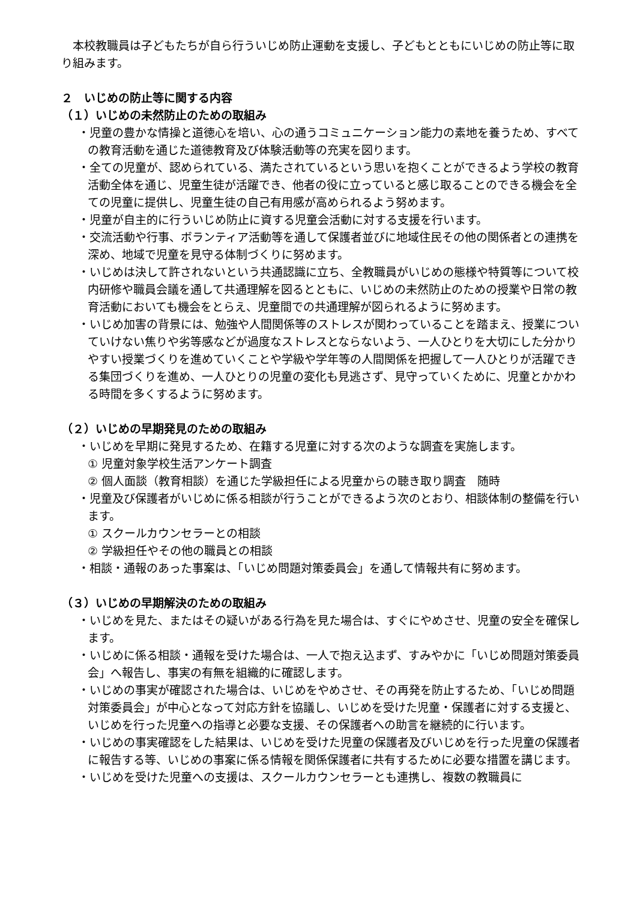本校教職員は子どもたちが自ら行ういじめ防止運動を支援し、子どもとともにいじめの防止等に取り組みます。
２　いじめの防止等に関する内容
（１）いじめの未然防止のための取組み
・児童の豊かな情操と道徳心を培い、心の通うコミュニケーション能力の素地を養うため、すべての教育活動を通じた道徳教育及び体験活動等の充実を図ります。
・全ての児童が、認められている、満たされているという思いを抱くことができるよう学校の教育活動全体を通じ、児童生徒が活躍でき、他者の役に立っていると感じ取ることのできる機会を全ての児童に提供し、児童生徒の自己有用感が高められるよう努めます。
・児童が自主的に行ういじめ防止に資する児童会活動に対する支援を行います。
・交流活動や行事、ボランティア活動等を通して保護者並びに地域住民その他の関係者との連携を深め、地域で児童を見守る体制づくりに努めます。
・いじめは決して許されないという共通認識に立ち、全教職員がいじめの態様や特質等について校内研修や職員会議を通して共通理解を図るとともに、いじめの未然防止のための授業や日常の教育活動においても機会をとらえ、児童間での共通理解が図られるように努めます。
・いじめ加害の背景には、勉強や人間関係等のストレスが関わっていることを踏まえ、授業についていけない焦りや劣等感などが過度なストレスとならないよう、一人ひとりを大切にした分かりやすい授業づくりを進めていくことや学級や学年等の人間関係を把握して一人ひとりが活躍できる集団づくりを進め、一人ひとりの児童の変化も見逃さず、見守っていくために、児童とかかわる時間を多くするように努めます。
（２）いじめの早期発見のための取組み
・いじめを早期に発見するため、在籍する児童に対する次のような調査を実施します。
① 児童対象学校生活アンケート調査
② 個人面談（教育相談）を通じた学級担任による児童からの聴き取り調査　随時
・児童及び保護者がいじめに係る相談が行うことができるよう次のとおり、相談体制の整備を行います。
① スクールカウンセラーとの相談
② 学級担任やその他の職員との相談
・相談・通報のあった事案は、「いじめ問題対策委員会」を通して情報共有に努めます。
（３）いじめの早期解決のための取組み
・いじめを見た、またはその疑いがある行為を見た場合は、すぐにやめさせ、児童の安全を確保します。
・いじめに係る相談・通報を受けた場合は、一人で抱え込まず、すみやかに「いじめ問題対策委員会」へ報告し、事実の有無を組織的に確認します。
・いじめの事実が確認された場合は、いじめをやめさせ、その再発を防止するため、「いじめ問題対策委員会」が中心となって対応方針を協議し、いじめを受けた児童・保護者に対する支援と、いじめを行った児童への指導と必要な支援、その保護者への助言を継続的に行います。
・いじめの事実確認をした結果は、いじめを受けた児童の保護者及びいじめを行った児童の保護者に報告する等、いじめの事案に係る情報を関係保護者に共有するために必要な措置を講じます。
・いじめを受けた児童への支援は、スクールカウンセラーとも連携し、複数の教職員に